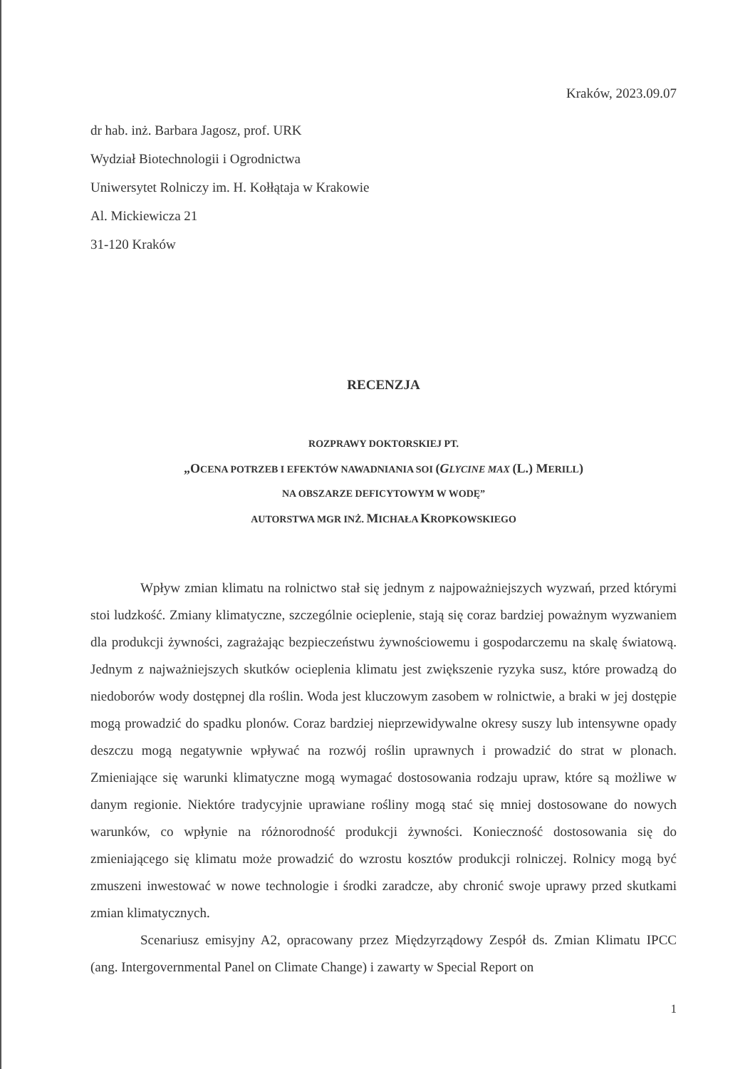Kraków, 2023.09.07
dr hab. inż. Barbara Jagosz, prof. URK
Wydział Biotechnologii i Ogrodnictwa
Uniwersytet Rolniczy im. H. Kołłątaja w Krakowie
Al. Mickiewicza 21
31-120 Kraków
RECENZJA
ROZPRAWY DOKTORSKIEJ PT.
„OCENA POTRZEB I EFEKTÓW NAWADNIANIA SOI (G LYCINE MAX (L.) MERILL)
NA OBSZARZE DEFICYTOWYM W WODĘ”
AUTORSTWA MGR INŻ. MICHAŁA KROPKOWSKIEGO
Wpływ zmian klimatu na rolnictwo stał się jednym z najpoważniejszych wyzwań, przed którymi stoi ludzkość. Zmiany klimatyczne, szczególnie ocieplenie, stają się coraz bardziej poważnym wyzwaniem dla produkcji żywności, zagrażając bezpieczeństwu żywnościowemu i gospodarczemu na skalę światową. Jednym z najważniejszych skutków ocieplenia klimatu jest zwiększenie ryzyka susz, które prowadzą do niedoborów wody dostępnej dla roślin. Woda jest kluczowym zasobem w rolnictwie, a braki w jej dostępie mogą prowadzić do spadku plonów. Coraz bardziej nieprzewidywalne okresy suszy lub intensywne opady deszczu mogą negatywnie wpływać na rozwój roślin uprawnych i prowadzić do strat w plonach. Zmieniające się warunki klimatyczne mogą wymagać dostosowania rodzaju upraw, które są możliwe w danym regionie. Niektóre tradycyjnie uprawiane rośliny mogą stać się mniej dostosowane do nowych warunków, co wpłynie na różnorodność produkcji żywności. Konieczność dostosowania się do zmieniającego się klimatu może prowadzić do wzrostu kosztów produkcji rolniczej. Rolnicy mogą być zmuszeni inwestować w nowe technologie i środki zaradcze, aby chronić swoje uprawy przed skutkami zmian klimatycznych.
Scenariusz emisyjny A2, opracowany przez Międzyrządowy Zespół ds. Zmian Klimatu IPCC (ang. Intergovernmental Panel on Climate Change) i zawarty w Special Report on
1